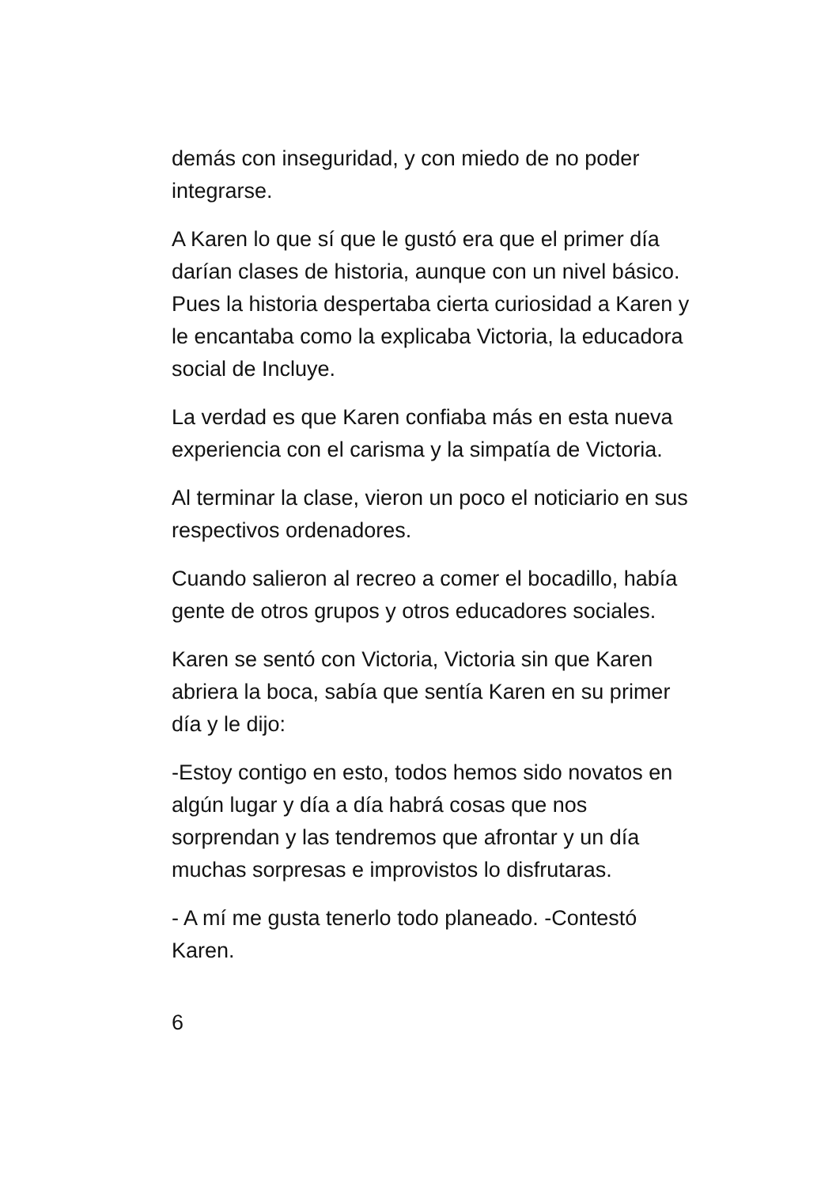demás con inseguridad, y con miedo de no poder integrarse.
A Karen lo que sí que le gustó era que el primer día darían clases de historia, aunque con un nivel básico. Pues la historia despertaba cierta curiosidad a Karen y le encantaba como la explicaba Victoria, la educadora social de Incluye.
La verdad es que Karen confiaba más en esta nueva experiencia con el carisma y la simpatía de Victoria.
Al terminar la clase, vieron un poco el noticiario en sus respectivos ordenadores.
Cuando salieron al recreo a comer el bocadillo, había gente de otros grupos y otros educadores sociales.
Karen se sentó con Victoria, Victoria sin que Karen abriera la boca, sabía que sentía Karen en su primer día y le dijo:
-Estoy contigo en esto, todos hemos sido novatos en algún lugar y día a día habrá cosas que nos sorprendan y las tendremos que afrontar y un día muchas sorpresas e improvistos lo disfrutaras.
- A mí me gusta tenerlo todo planeado. -Contestó Karen.
6